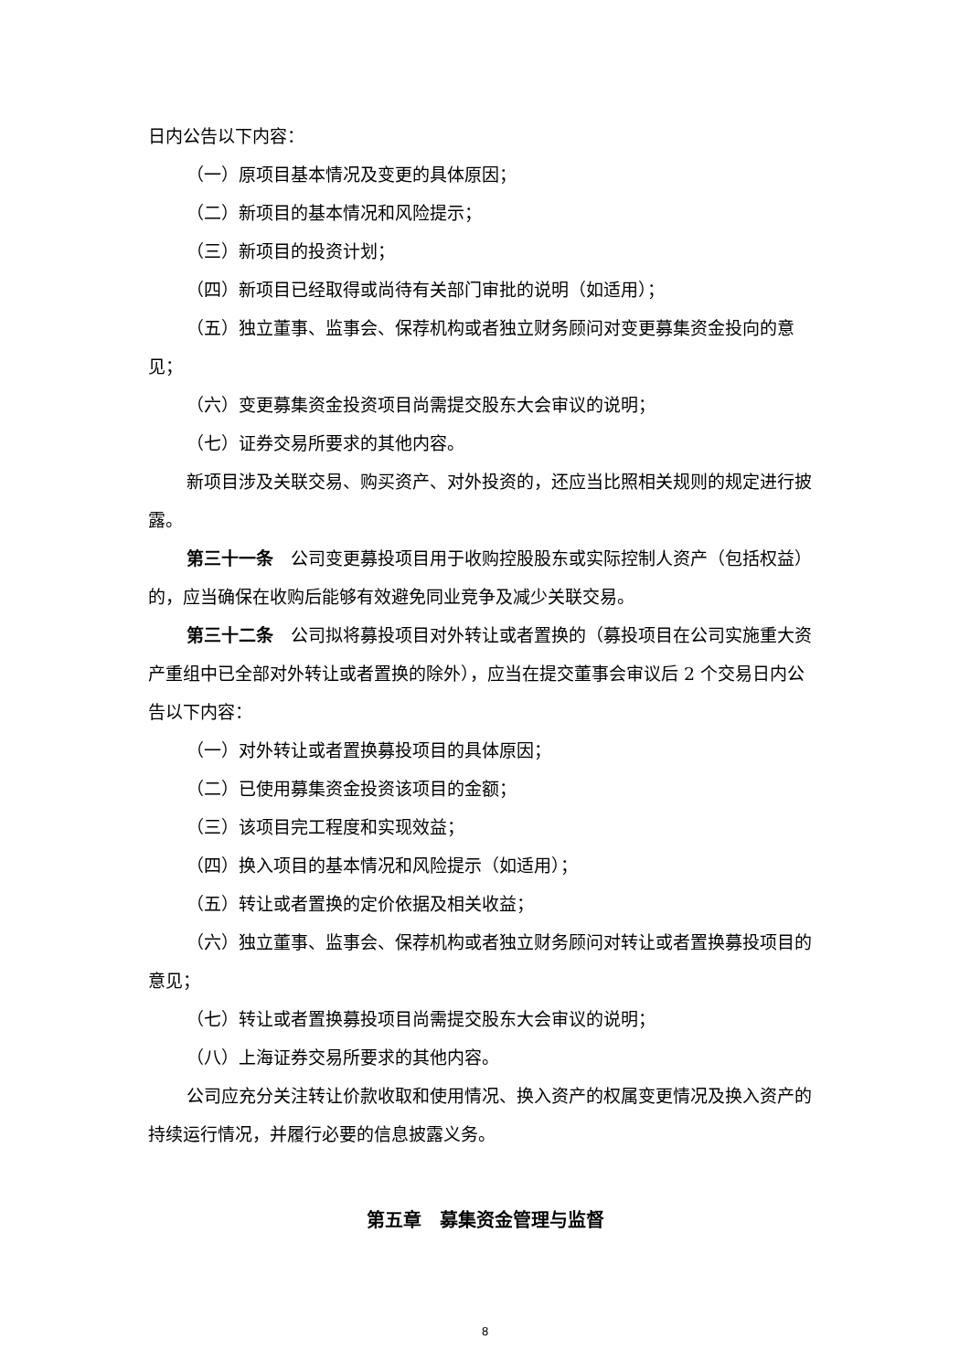日内公告以下内容：
（一）原项目基本情况及变更的具体原因；
（二）新项目的基本情况和风险提示；
（三）新项目的投资计划；
（四）新项目已经取得或尚待有关部门审批的说明（如适用）；
（五）独立董事、监事会、保荐机构或者独立财务顾问对变更募集资金投向的意见；
（六）变更募集资金投资项目尚需提交股东大会审议的说明；
（七）证券交易所要求的其他内容。
新项目涉及关联交易、购买资产、对外投资的，还应当比照相关规则的规定进行披露。
第三十一条　公司变更募投项目用于收购控股股东或实际控制人资产（包括权益）的，应当确保在收购后能够有效避免同业竞争及减少关联交易。
第三十二条　公司拟将募投项目对外转让或者置换的（募投项目在公司实施重大资产重组中已全部对外转让或者置换的除外），应当在提交董事会审议后 2 个交易日内公告以下内容：
（一）对外转让或者置换募投项目的具体原因；
（二）已使用募集资金投资该项目的金额；
（三）该项目完工程度和实现效益；
（四）换入项目的基本情况和风险提示（如适用）；
（五）转让或者置换的定价依据及相关收益；
（六）独立董事、监事会、保荐机构或者独立财务顾问对转让或者置换募投项目的意见；
（七）转让或者置换募投项目尚需提交股东大会审议的说明；
（八）上海证券交易所要求的其他内容。
公司应充分关注转让价款收取和使用情况、换入资产的权属变更情况及换入资产的持续运行情况，并履行必要的信息披露义务。
第五章　募集资金管理与监督
8